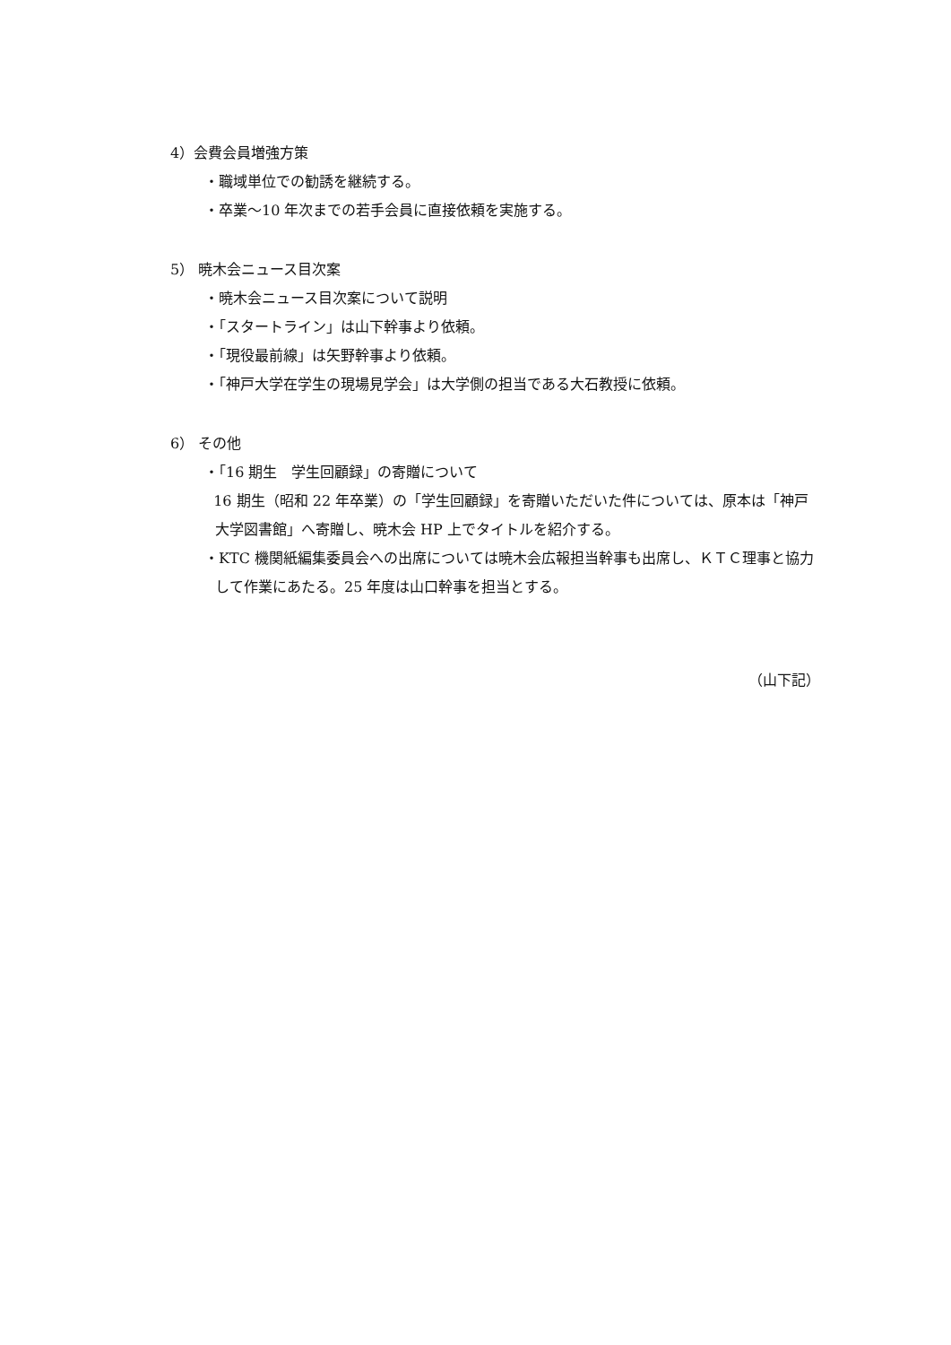4）会費会員増強方策
・職域単位での勧誘を継続する。
・卒業～10 年次までの若手会員に直接依頼を実施する。
5） 暁木会ニュース目次案
・暁木会ニュース目次案について説明
・「スタートライン」は山下幹事より依頼。
・「現役最前線」は矢野幹事より依頼。
・「神戸大学在学生の現場見学会」は大学側の担当である大石教授に依頼。
6） その他
・「16 期生　学生回顧録」の寄贈について
16 期生（昭和 22 年卒業）の「学生回顧録」を寄贈いただいた件については、原本は「神戸大学図書館」へ寄贈し、暁木会 HP 上でタイトルを紹介する。
・KTC 機関紙編集委員会への出席については暁木会広報担当幹事も出席し、ＫＴＣ理事と協力して作業にあたる。25 年度は山口幹事を担当とする。
（山下記）